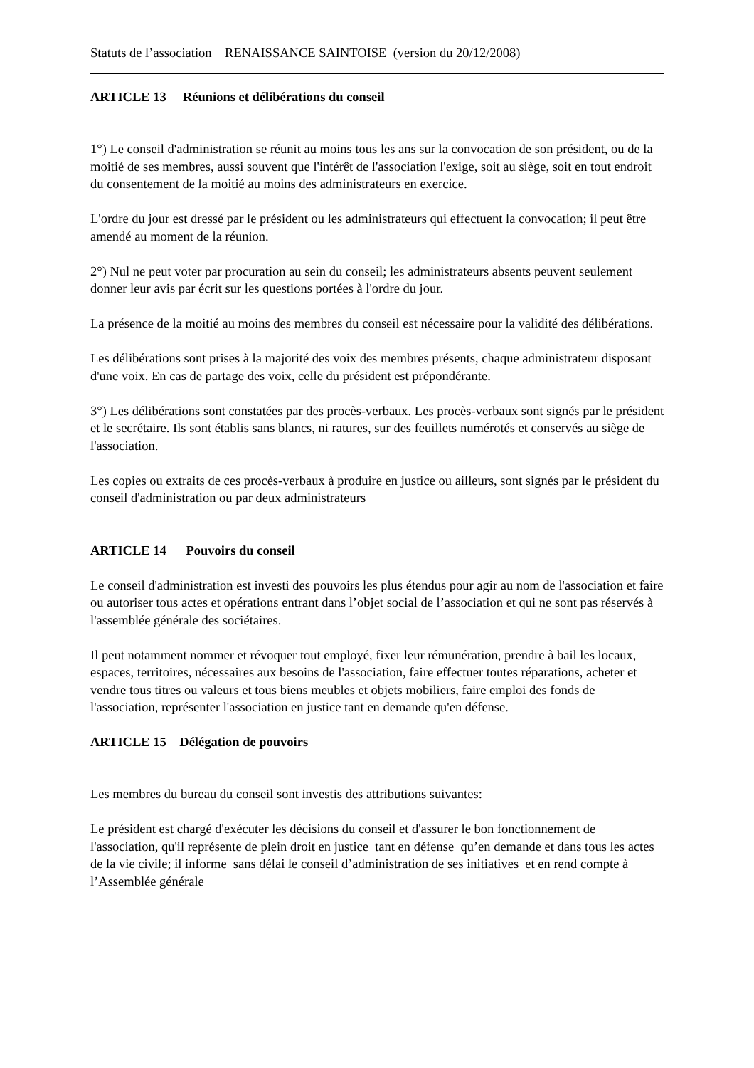Statuts de l’association RENAISSANCE SAINTOISE (version du 20/12/2008)
ARTICLE 13 Réunions et délibérations du conseil
1°) Le conseil d'administration se réunit au moins tous les ans sur la convocation de son président, ou de la moitié de ses membres, aussi souvent que l'intérêt de l'association l'exige, soit au siège, soit en tout endroit du consentement de la moitié au moins des administrateurs en exercice.
L'ordre du jour est dressé par le président ou les administrateurs qui effectuent la convocation; il peut être amendé au moment de la réunion.
2°) Nul ne peut voter par procuration au sein du conseil; les administrateurs absents peuvent seulement donner leur avis par écrit sur les questions portées à l'ordre du jour.
La présence de la moitié au moins des membres du conseil est nécessaire pour la validité des délibérations.
Les délibérations sont prises à la majorité des voix des membres présents, chaque administrateur disposant d'une voix. En cas de partage des voix, celle du président est prépondérante.
3°) Les délibérations sont constatées par des procès-verbaux. Les procès-verbaux sont signés par le président et le secrétaire. Ils sont établis sans blancs, ni ratures, sur des feuillets numérotés et conservés au siège de l'association.
Les copies ou extraits de ces procès-verbaux à produire en justice ou ailleurs, sont signés par le président du conseil d'administration ou par deux administrateurs
ARTICLE 14 Pouvoirs du conseil
Le conseil d'administration est investi des pouvoirs les plus étendus pour agir au nom de l'association et faire ou autoriser tous actes et opérations entrant dans l’objet social de l’association et qui ne sont pas réservés à l'assemblée générale des sociétaires.
Il peut notamment nommer et révoquer tout employé, fixer leur rémunération, prendre à bail les locaux, espaces, territoires, nécessaires aux besoins de l'association, faire effectuer toutes réparations, acheter et vendre tous titres ou valeurs et tous biens meubles et objets mobiliers, faire emploi des fonds de l'association, représenter l'association en justice tant en demande qu'en défense.
ARTICLE 15 Délégation de pouvoirs
Les membres du bureau du conseil sont investis des attributions suivantes:
Le président est chargé d'exécuter les décisions du conseil et d'assurer le bon fonctionnement de l'association, qu'il représente de plein droit en justice tant en défense qu’en demande et dans tous les actes de la vie civile; il informe sans délai le conseil d’administration de ses initiatives et en rend compte à l’Assemblée générale